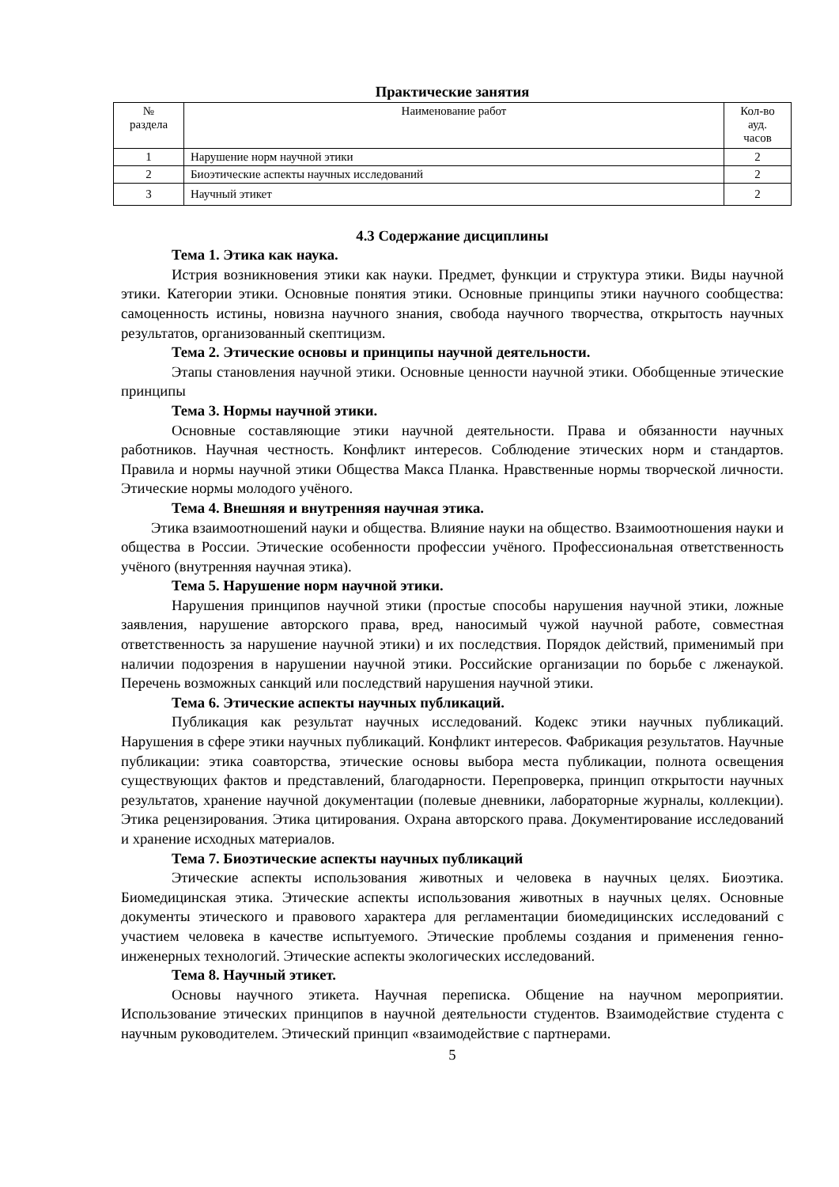Практические занятия
| № раздела | Наименование работ | Кол-во ауд. часов |
| 1 | Нарушение норм научной этики | 2 |
| 2 | Биоэтические аспекты научных исследований | 2 |
| 3 | Научный этикет | 2 |
4.3 Содержание дисциплины
Тема 1. Этика как наука.
Истрия возникновения этики как науки. Предмет, функции и структура этики. Виды научной этики. Категории этики. Основные понятия этики. Основные принципы этики научного сообщества: самоценность истины, новизна научного знания, свобода научного творчества, открытость научных результатов, организованный скептицизм.
Тема 2. Этические основы и принципы научной деятельности.
Этапы становления научной этики. Основные ценности научной этики. Обобщенные этические принципы
Тема 3. Нормы научной этики.
Основные составляющие этики научной деятельности. Права и обязанности научных работников. Научная честность. Конфликт интересов. Соблюдение этических норм и стандартов. Правила и нормы научной этики Общества Макса Планка. Нравственные нормы творческой личности. Этические нормы молодого учёного.
Тема 4. Внешняя и внутренняя научная этика.
Этика взаимоотношений науки и общества. Влияние науки на общество. Взаимоотношения науки и общества в России. Этические особенности профессии учёного. Профессиональная ответственность учёного (внутренняя научная этика).
Тема 5. Нарушение норм научной этики.
Нарушения принципов научной этики (простые способы нарушения научной этики, ложные заявления, нарушение авторского права, вред, наносимый чужой научной работе, совместная ответственность за нарушение научной этики) и их последствия. Порядок действий, применимый при наличии подозрения в нарушении научной этики. Российские организации по борьбе с лженаукой. Перечень возможных санкций или последствий нарушения научной этики.
Тема 6. Этические аспекты научных публикаций.
Публикация как результат научных исследований. Кодекс этики научных публикаций. Нарушения в сфере этики научных публикаций. Конфликт интересов. Фабрикация результатов. Научные публикации: этика соавторства, этические основы выбора места публикации, полнота освещения существующих фактов и представлений, благодарности. Перепроверка, принцип открытости научных результатов, хранение научной документации (полевые дневники, лабораторные журналы, коллекции). Этика рецензирования. Этика цитирования. Охрана авторского права. Документирование исследований и хранение исходных материалов.
Тема 7. Биоэтические аспекты научных публикаций
Этические аспекты использования животных и человека в научных целях. Биоэтика. Биомедицинская этика. Этические аспекты использования животных в научных целях. Основные документы этического и правового характера для регламентации биомедицинских исследований с участием человека в качестве испытуемого. Этические проблемы создания и применения генно-инженерных технологий. Этические аспекты экологических исследований.
Тема 8. Научный этикет.
Основы научного этикета. Научная переписка. Общение на научном мероприятии. Использование этических принципов в научной деятельности студентов. Взаимодействие студента с научным руководителем. Этический принцип «взаимодействие с партнерами.
5